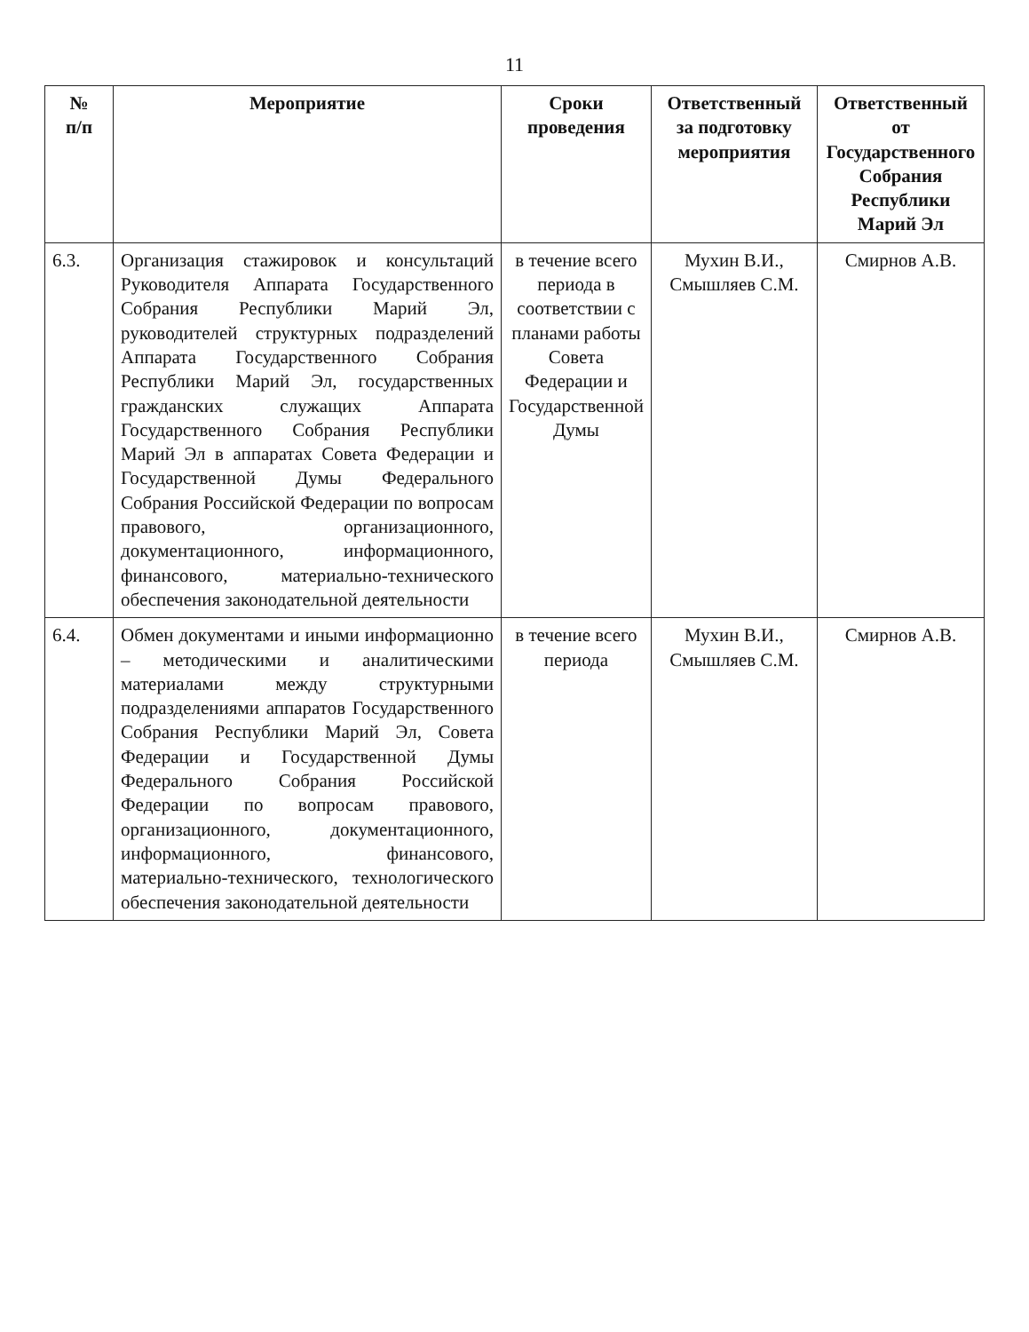11
| № п/п | Мероприятие | Сроки проведения | Ответственный за подготовку мероприятия | Ответственный от Государственного Собрания Республики Марий Эл |
| --- | --- | --- | --- | --- |
| 6.3. | Организация стажировок и консультаций Руководителя Аппарата Государственного Собрания Республики Марий Эл, руководителей структурных подразделений Аппарата Государственного Собрания Республики Марий Эл, государственных гражданских служащих Аппарата Государственного Собрания Республики Марий Эл в аппаратах Совета Федерации и Государственной Думы Федерального Собрания Российской Федерации по вопросам правового, организационного, документационного, информационного, финансового, материально-технического обеспечения законодательной деятельности | в течение всего периода в соответствии с планами работы Совета Федерации и Государственной Думы | Мухин В.И., Смышляев С.М. | Смирнов А.В. |
| 6.4. | Обмен документами и иными информационно – методическими и аналитическими материалами между структурными подразделениями аппаратов Государственного Собрания Республики Марий Эл, Совета Федерации и Государственной Думы Федерального Собрания Российской Федерации по вопросам правового, организационного, документационного, информационного, финансового, материально-технического, технологического обеспечения законодательной деятельности | в течение всего периода | Мухин В.И., Смышляев С.М. | Смирнов А.В. |